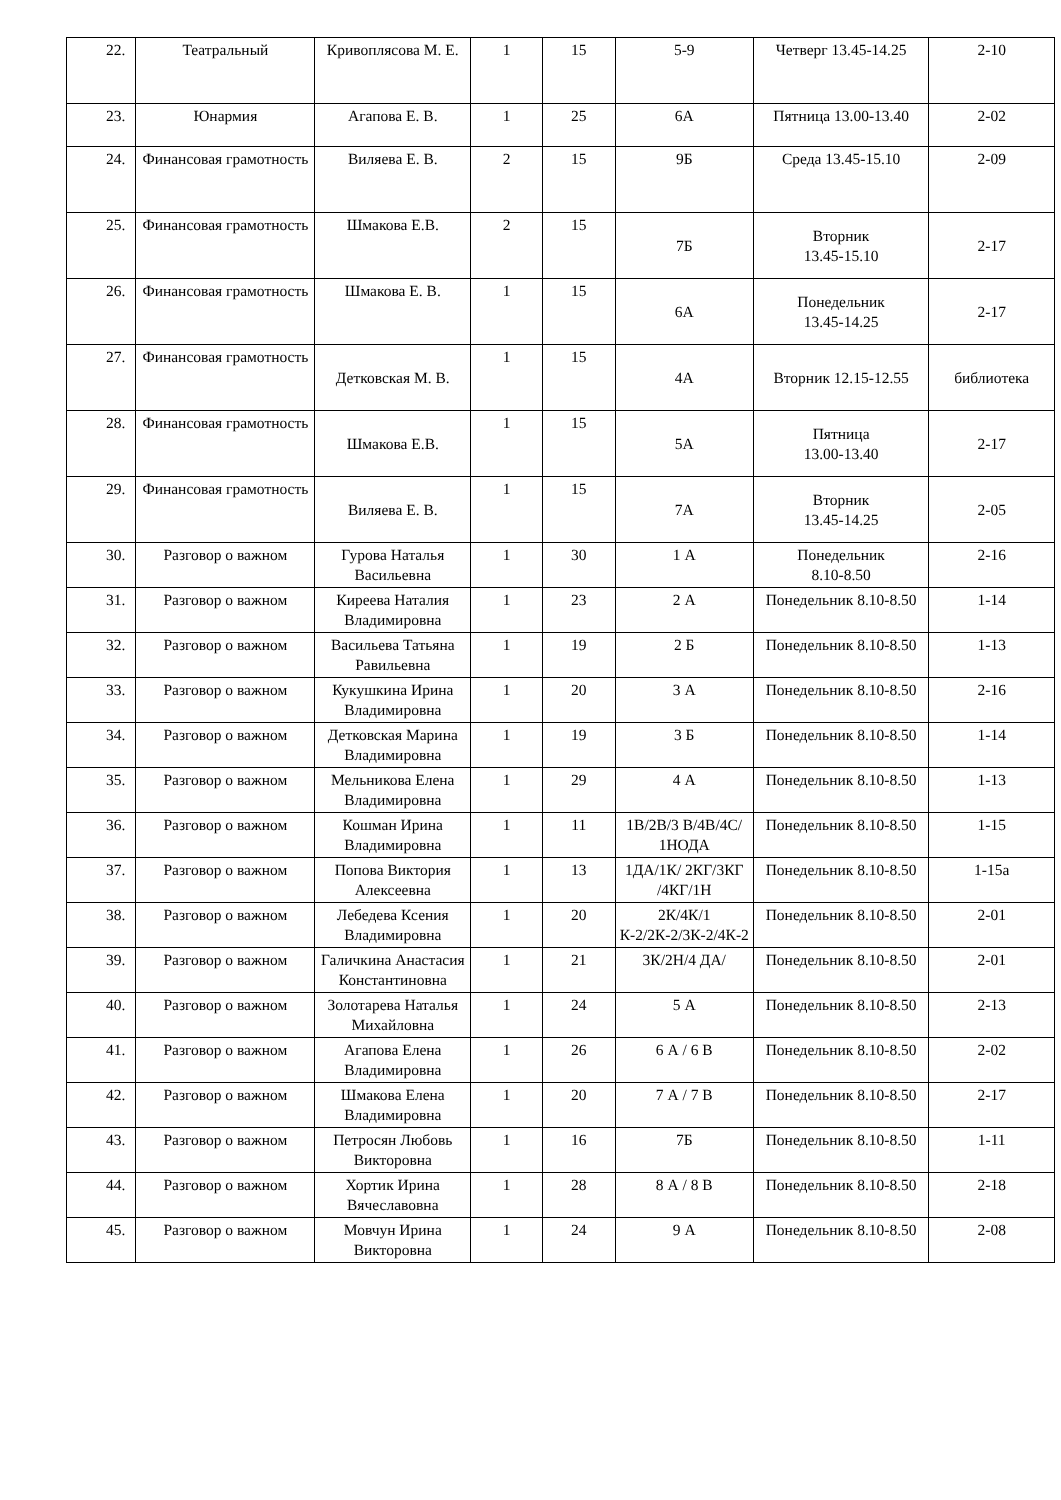| 22. | Театральный | Кривоплясова М. Е. | 1 | 15 | 5-9 | Четверг 13.45-14.25 | 2-10 |
| 23. | Юнармия | Агапова Е. В. | 1 | 25 | 6А | Пятница 13.00-13.40 | 2-02 |
| 24. | Финансовая грамотность | Виляева Е. В. | 2 | 15 | 9Б | Среда 13.45-15.10 | 2-09 |
| 25. | Финансовая грамотность | Шмакова Е.В. | 2 | 15 | 7Б | Вторник 13.45-15.10 | 2-17 |
| 26. | Финансовая грамотность | Шмакова Е. В. | 1 | 15 | 6А | Понедельник 13.45-14.25 | 2-17 |
| 27. | Финансовая грамотность | Детковская М. В. | 1 | 15 | 4А | Вторник 12.15-12.55 | библиотека |
| 28. | Финансовая грамотность | Шмакова Е.В. | 1 | 15 | 5А | Пятница 13.00-13.40 | 2-17 |
| 29. | Финансовая грамотность | Виляева Е. В. | 1 | 15 | 7А | Вторник 13.45-14.25 | 2-05 |
| 30. | Разговор о важном | Гурова Наталья Васильевна | 1 | 30 | 1 А | Понедельник 8.10-8.50 | 2-16 |
| 31. | Разговор о важном | Киреева Наталия Владимировна | 1 | 23 | 2 А | Понедельник 8.10-8.50 | 1-14 |
| 32. | Разговор о важном | Васильева Татьяна Равильевна | 1 | 19 | 2 Б | Понедельник 8.10-8.50 | 1-13 |
| 33. | Разговор о важном | Кукушкина Ирина Владимировна | 1 | 20 | 3 А | Понедельник 8.10-8.50 | 2-16 |
| 34. | Разговор о важном | Детковская Марина Владимировна | 1 | 19 | 3 Б | Понедельник 8.10-8.50 | 1-14 |
| 35. | Разговор о важном | Мельникова Елена Владимировна | 1 | 29 | 4 А | Понедельник 8.10-8.50 | 1-13 |
| 36. | Разговор о важном | Кошман Ирина Владимировна | 1 | 11 | 1В/2В/3 В/4В/4С/ 1НОДА | Понедельник 8.10-8.50 | 1-15 |
| 37. | Разговор о важном | Попова Виктория Алексеевна | 1 | 13 | 1ДА/1К/ 2КГ/3КГ /4КГ/1Н | Понедельник 8.10-8.50 | 1-15а |
| 38. | Разговор о важном | Лебедева Ксения Владимировна | 1 | 20 | 2К/4К/1 К-2/2К-2/3К-2/4К-2 | Понедельник 8.10-8.50 | 2-01 |
| 39. | Разговор о важном | Галичкина Анастасия Константиновна | 1 | 21 | 3К/2Н/4 ДА/ | Понедельник 8.10-8.50 | 2-01 |
| 40. | Разговор о важном | Золотарева Наталья Михайловна | 1 | 24 | 5 А | Понедельник 8.10-8.50 | 2-13 |
| 41. | Разговор о важном | Агапова Елена Владимировна | 1 | 26 | 6 А / 6 В | Понедельник 8.10-8.50 | 2-02 |
| 42. | Разговор о важном | Шмакова Елена Владимировна | 1 | 20 | 7 А / 7 В | Понедельник 8.10-8.50 | 2-17 |
| 43. | Разговор о важном | Петросян Любовь Викторовна | 1 | 16 | 7Б | Понедельник 8.10-8.50 | 1-11 |
| 44. | Разговор о важном | Хортик Ирина Вячеславовна | 1 | 28 | 8 А / 8 В | Понедельник 8.10-8.50 | 2-18 |
| 45. | Разговор о важном | Мовчун Ирина Викторовна | 1 | 24 | 9 А | Понедельник 8.10-8.50 | 2-08 |